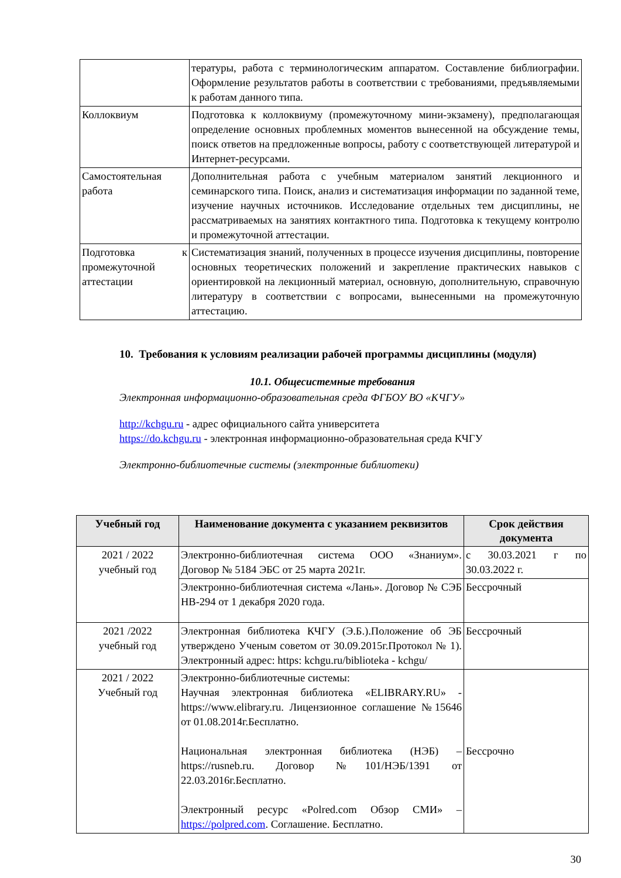| | тературы, работа с терминологическим аппаратом. Составление библиографии. Оформление результатов работы в соответствии с требованиями, предъявляемыми к работам данного типа. |
| Коллоквиум | Подготовка к коллоквиуму (промежуточному мини-экзамену), предполагающая определение основных проблемных моментов вынесенной на обсуждение темы, поиск ответов на предложенные вопросы, работу с соответствующей литературой и Интернет-ресурсами. |
| Самостоятельная работа | Дополнительная работа с учебным материалом занятий лекционного и семинарского типа. Поиск, анализ и систематизация информации по заданной теме, изучение научных источников. Исследование отдельных тем дисциплины, не рассматриваемых на занятиях контактного типа. Подготовка к текущему контролю и промежуточной аттестации. |
| Подготовка к промежуточной аттестации | Систематизация знаний, полученных в процессе изучения дисциплины, повторение основных теоретических положений и закрепление практических навыков с ориентировкой на лекционный материал, основную, дополнительную, справочную литературу в соответствии с вопросами, вынесенными на промежуточную аттестацию. |
10. Требования к условиям реализации рабочей программы дисциплины (модуля)
10.1. Общесистемные требования
Электронная информационно-образовательная среда ФГБОУ ВО «КЧГУ»
http://kchgu.ru - адрес официального сайта университета
https://do.kchgu.ru - электронная информационно-образовательная среда КЧГУ
Электронно-библиотечные системы (электронные библиотеки)
| Учебный год | Наименование документа с указанием реквизитов | Срок действия документа |
| --- | --- | --- |
| 2021 / 2022 учебный год | Электронно-библиотечная система ООО «Знаниум». Договор № 5184 ЭБС от 25 марта 2021г. | с 30.03.2021 г по 30.03.2022 г. |
| | Электронно-библиотечная система «Лань». Договор № СЭБ НВ-294 от 1 декабря 2020 года. | Бессрочный |
| 2021 /2022 учебный год | Электронная библиотека КЧГУ (Э.Б.).Положение об ЭБ утверждено Ученым советом от 30.09.2015г.Протокол № 1). Электронный адрес: https: kchgu.ru/biblioteka - kchgu/ | Бессрочный |
| 2021 / 2022 Учебный год | Электронно-библиотечные системы: Научная электронная библиотека «ELIBRARY.RU» - https://www.elibrary.ru. Лицензионное соглашение №15646 от 01.08.2014г.Бесплатно. Национальная электронная библиотека (НЭБ) – https://rusneb.ru. Договор №101/НЭБ/1391 от 22.03.2016г.Бесплатно. Электронный ресурс «Polred.com Обзор СМИ» – https://polpred.com . Соглашение. Бесплатно. | Бессрочно |
30